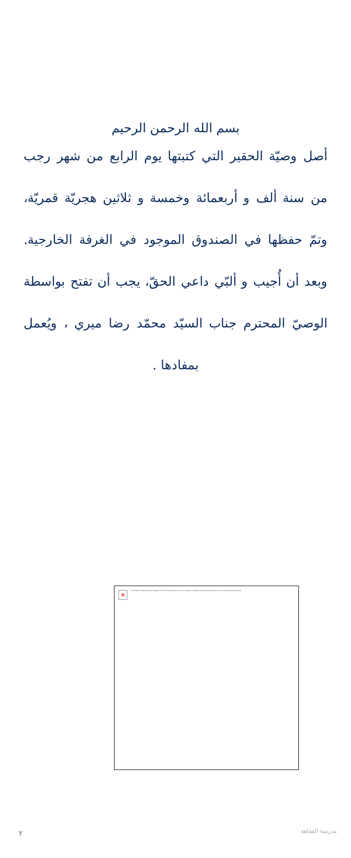بسم الله الرحمن الرحيم
أصل وصيّة الحقير التي كتبتها يوم الرابع من شهر رجب من سنة ألف و أربعمائة وخمسة و ثلاثين هجريّة قمريّة، وتمّ حفظها في الصندوق الموجود في الغرفة الخارجية. وبعد أن أُجيب و ألبّي داعي الحقّ، يجب أن تفتح بواسطة الوصيّ المحترم جناب السيّد محمّد رضا ميري ، ويُعمل بمفادها .
×
The linked image cannot be displayed. The file may have been moved, renamed, or deleted. Verify that the link points to the correct file and location.
٢ مدرسة الفقاهة